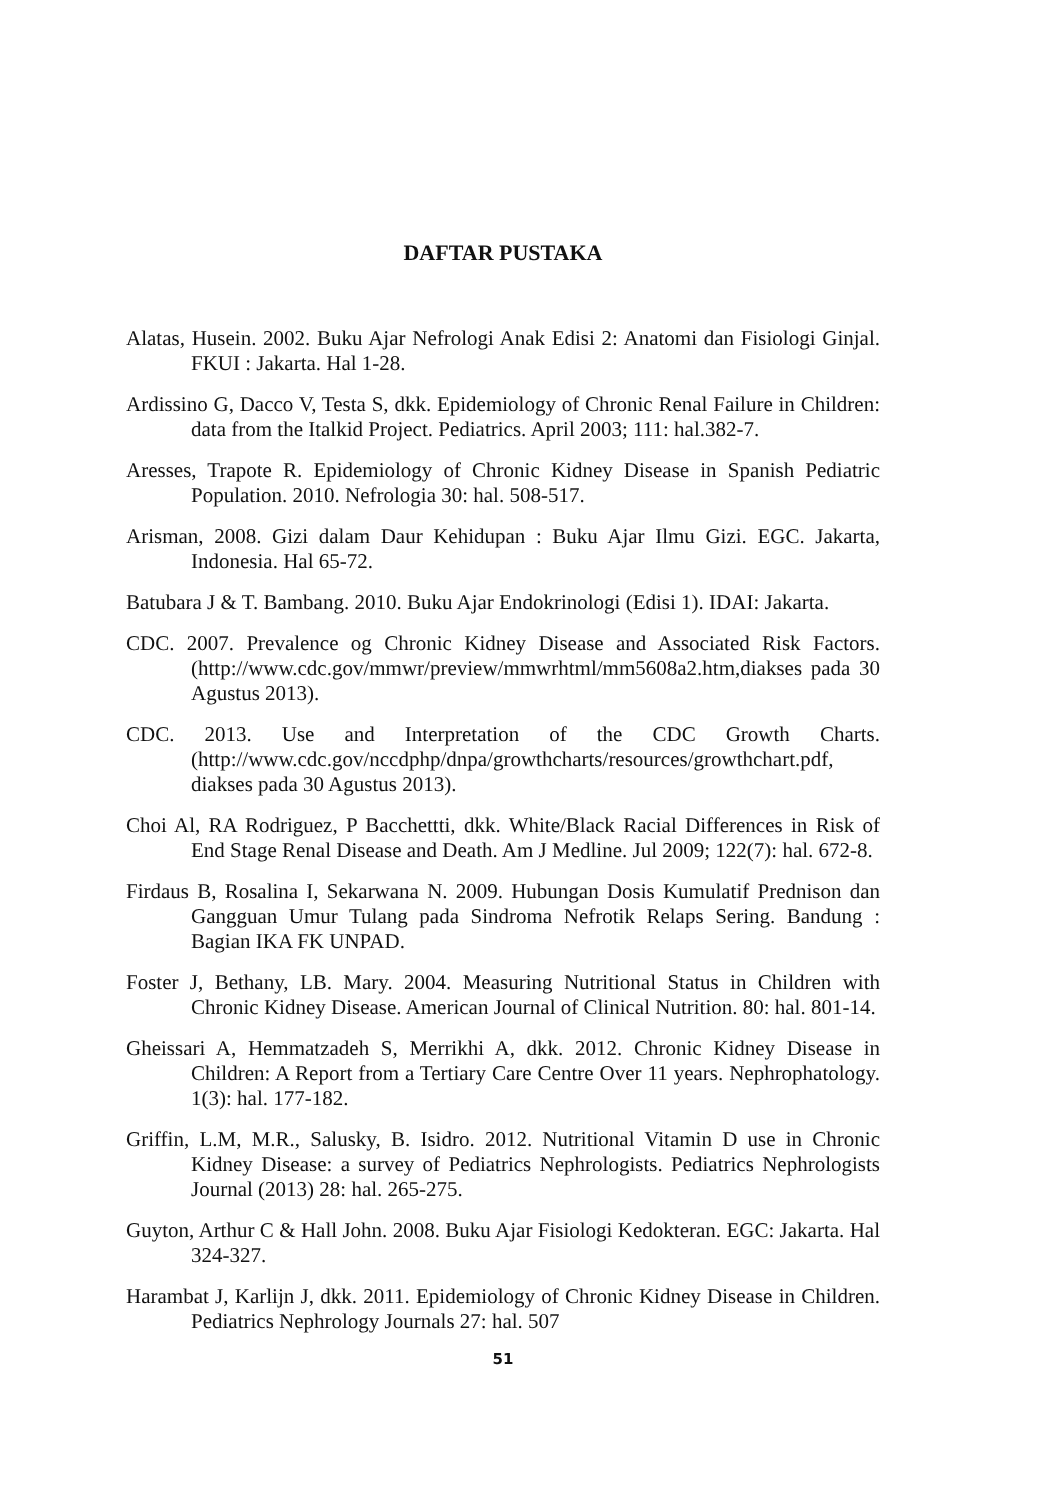DAFTAR PUSTAKA
Alatas, Husein. 2002. Buku Ajar Nefrologi Anak Edisi 2: Anatomi dan Fisiologi Ginjal. FKUI : Jakarta. Hal 1-28.
Ardissino G, Dacco V, Testa S, dkk. Epidemiology of Chronic Renal Failure in Children: data from the Italkid Project. Pediatrics. April 2003; 111: hal.382-7.
Aresses, Trapote R. Epidemiology of Chronic Kidney Disease in Spanish Pediatric Population. 2010. Nefrologia 30: hal. 508-517.
Arisman, 2008. Gizi dalam Daur Kehidupan : Buku Ajar Ilmu Gizi. EGC. Jakarta, Indonesia. Hal 65-72.
Batubara J & T. Bambang. 2010. Buku Ajar Endokrinologi (Edisi 1). IDAI: Jakarta.
CDC. 2007. Prevalence og Chronic Kidney Disease and Associated Risk Factors. (http://www.cdc.gov/mmwr/preview/mmwrhtml/mm5608a2.htm,diakses pada 30 Agustus 2013).
CDC. 2013. Use and Interpretation of the CDC Growth Charts. (http://www.cdc.gov/nccdphp/dnpa/growthcharts/resources/growthchart.pdf, diakses pada 30 Agustus 2013).
Choi Al, RA Rodriguez, P Bacchettti, dkk. White/Black Racial Differences in Risk of End Stage Renal Disease and Death. Am J Medline. Jul 2009; 122(7): hal. 672-8.
Firdaus B, Rosalina I, Sekarwana N. 2009. Hubungan Dosis Kumulatif Prednison dan Gangguan Umur Tulang pada Sindroma Nefrotik Relaps Sering. Bandung : Bagian IKA FK UNPAD.
Foster J, Bethany, LB. Mary. 2004. Measuring Nutritional Status in Children with Chronic Kidney Disease. American Journal of Clinical Nutrition. 80: hal. 801-14.
Gheissari A, Hemmatzadeh S, Merrikhi A, dkk. 2012. Chronic Kidney Disease in Children: A Report from a Tertiary Care Centre Over 11 years. Nephrophatology. 1(3): hal. 177-182.
Griffin, L.M, M.R., Salusky, B. Isidro. 2012. Nutritional Vitamin D use in Chronic Kidney Disease: a survey of Pediatrics Nephrologists. Pediatrics Nephrologists Journal (2013) 28: hal. 265-275.
Guyton, Arthur C & Hall John. 2008. Buku Ajar Fisiologi Kedokteran. EGC: Jakarta. Hal 324-327.
Harambat J, Karlijn J, dkk. 2011. Epidemiology of Chronic Kidney Disease in Children. Pediatrics Nephrology Journals 27: hal. 507
51